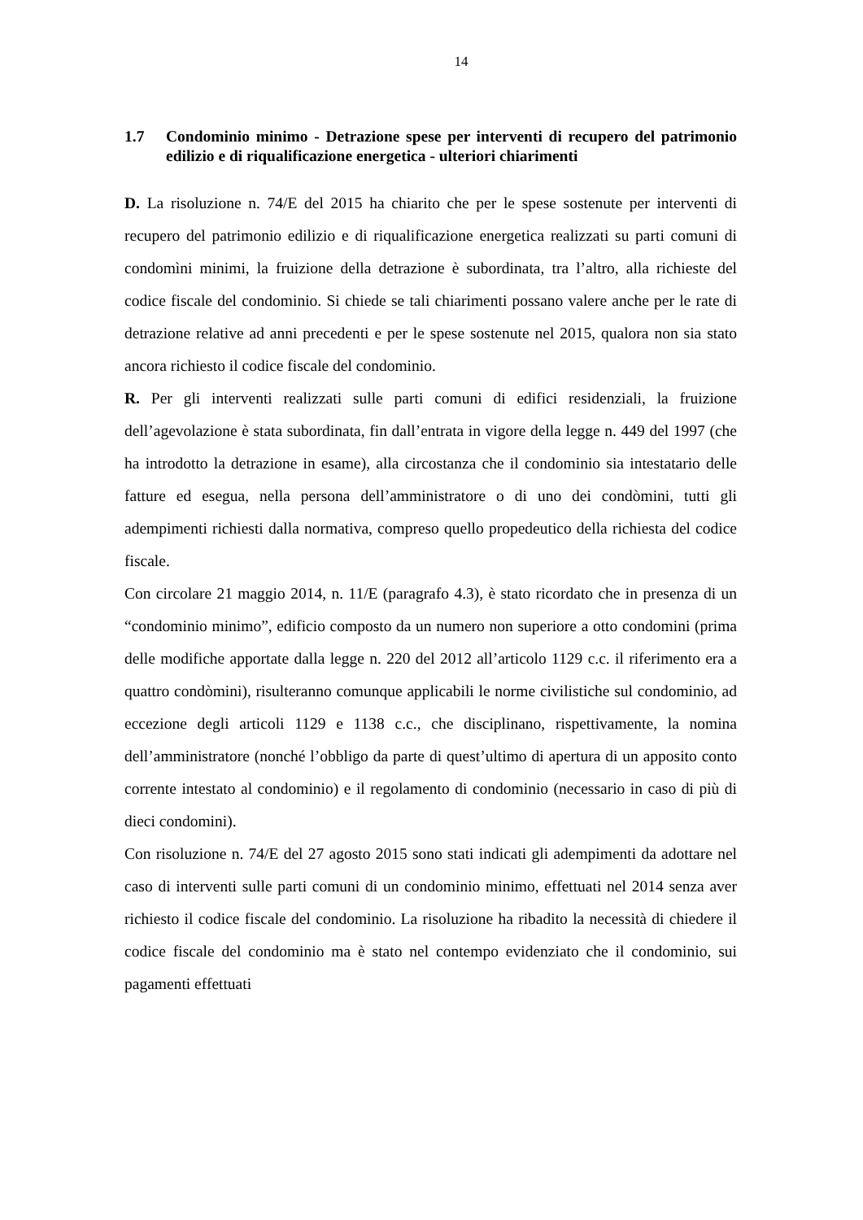14
1.7 Condominio minimo - Detrazione spese per interventi di recupero del patrimonio edilizio e di riqualificazione energetica - ulteriori chiarimenti
D. La risoluzione n. 74/E del 2015 ha chiarito che per le spese sostenute per interventi di recupero del patrimonio edilizio e di riqualificazione energetica realizzati su parti comuni di condomìni minimi, la fruizione della detrazione è subordinata, tra l’altro, alla richieste del codice fiscale del condominio. Si chiede se tali chiarimenti possano valere anche per le rate di detrazione relative ad anni precedenti e per le spese sostenute nel 2015, qualora non sia stato ancora richiesto il codice fiscale del condominio.
R. Per gli interventi realizzati sulle parti comuni di edifici residenziali, la fruizione dell’agevolazione è stata subordinata, fin dall’entrata in vigore della legge n. 449 del 1997 (che ha introdotto la detrazione in esame), alla circostanza che il condominio sia intestatario delle fatture ed esegua, nella persona dell’amministratore o di uno dei condòmini, tutti gli adempimenti richiesti dalla normativa, compreso quello propedeutico della richiesta del codice fiscale.
Con circolare 21 maggio 2014, n. 11/E (paragrafo 4.3), è stato ricordato che in presenza di un “condominio minimo”, edificio composto da un numero non superiore a otto condomini (prima delle modifiche apportate dalla legge n. 220 del 2012 all’articolo 1129 c.c. il riferimento era a quattro condòmini), risulteranno comunque applicabili le norme civilistiche sul condominio, ad eccezione degli articoli 1129 e 1138 c.c., che disciplinano, rispettivamente, la nomina dell’amministratore (nonché l’obbligo da parte di quest’ultimo di apertura di un apposito conto corrente intestato al condominio) e il regolamento di condominio (necessario in caso di più di dieci condomini).
Con risoluzione n. 74/E del 27 agosto 2015 sono stati indicati gli adempimenti da adottare nel caso di interventi sulle parti comuni di un condominio minimo, effettuati nel 2014 senza aver richiesto il codice fiscale del condominio. La risoluzione ha ribadito la necessità di chiedere il codice fiscale del condominio ma è stato nel contempo evidenziato che il condominio, sui pagamenti effettuati